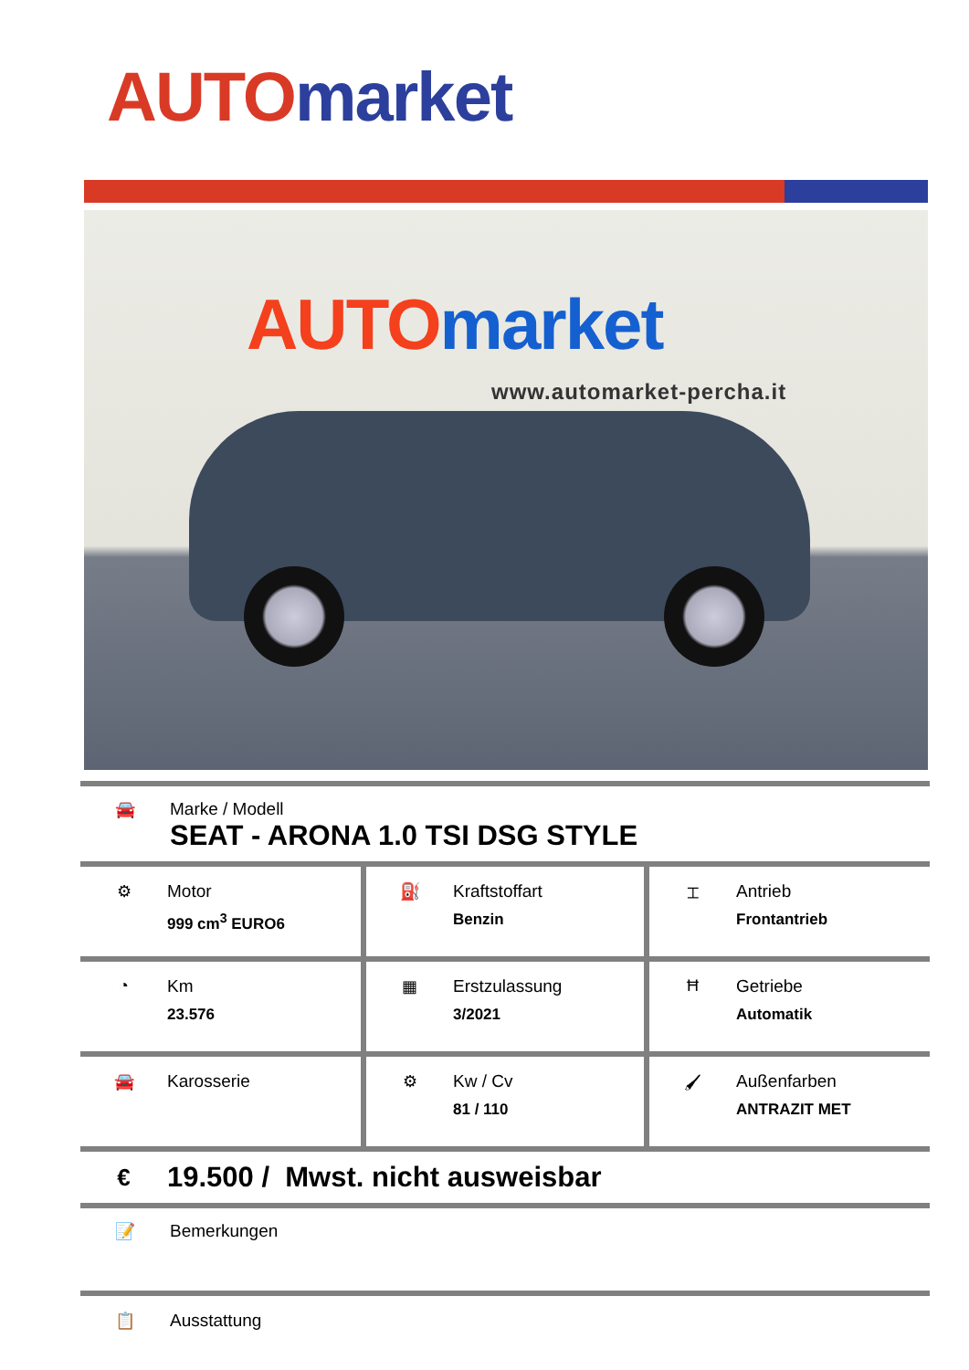AUTO market
AUTO market
www.automarket-percha.it
🚘 Marke / Modell
SEAT - ARONA 1.0 TSI DSG STYLE
| ⚙ Motor 999 cm<sup>3</sup> EURO6 | ⛽ Kraftstoffart Benzin | ⌶ Antrieb Frontantrieb |
| ◔ Km 23.576 | ▦ Erstzulassung 3/2021 | Ħ Getriebe Automatik |
| 🚘 Karosserie | ⚙ Kw / Cv 81 / 110 | 🖌 Außenfarben ANTRAZIT MET |
€
19.500 / Mwst. nicht ausweisbar
📝 Bemerkungen
📋 Ausstattung